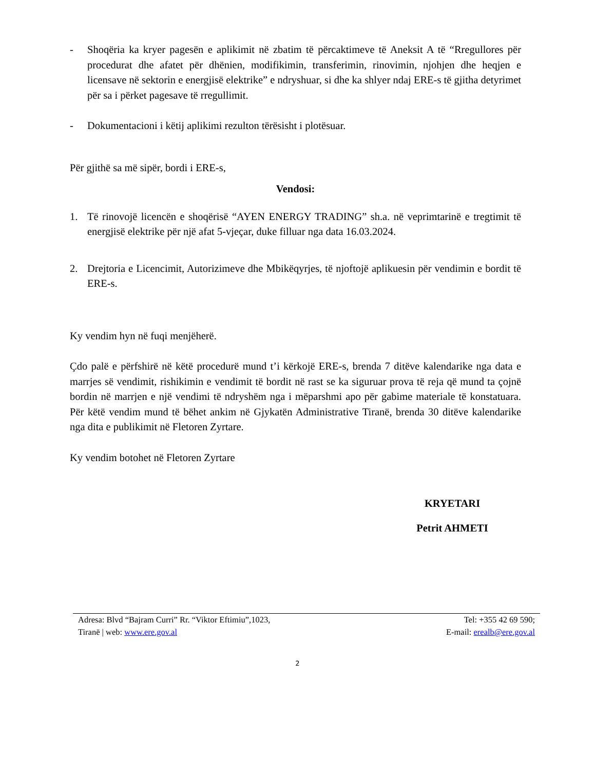- Shoqëria ka kryer pagesën e aplikimit në zbatim të përcaktimeve të Aneksit A të “Rregullores për procedurat dhe afatet për dhënien, modifikimin, transferimin, rinovimin, njohjen dhe heqjen e licensave në sektorin e energjisë elektrike” e ndryshuar, si dhe ka shlyer ndaj ERE-s të gjitha detyrimet për sa i përket pagesave të rregullimit.
- Dokumentacioni i këtij aplikimi rezulton tërësisht i plotësuar.
Për gjithë sa më sipër, bordi i ERE-s,
Vendosi:
1. Të rinovojë licencën e shoqërisë “AYEN ENERGY TRADING” sh.a. në veprimtarinë e tregtimit të energjisë elektrike për një afat 5-vjeçar, duke filluar nga data 16.03.2024.
2. Drejtoria e Licencimit, Autorizimeve dhe Mbikëqyrjes, të njoftojë aplikuesin për vendimin e bordit të ERE-s.
Ky vendim hyn në fuqi menjëherë.
Çdo palë e përfshirë në këtë procedurë mund t’i kërkojë ERE-s, brenda 7 ditëve kalendarike nga data e marrjes së vendimit, rishikimin e vendimit të bordit në rast se ka siguruar prova të reja që mund ta çojnë bordin në marrjen e një vendimi të ndryshëm nga i mëparshmi apo për gabime materiale të konstatuara. Për këtë vendim mund të bëhet ankim në Gjykatën Administrative Tiranë, brenda 30 ditëve kalendarike nga dita e publikimit në Fletoren Zyrtare.
Ky vendim botohet në Fletoren Zyrtare
KRYETARI
Petrit AHMETI
Adresa: Blvd “Bajram Curri” Rr. “Viktor Eftimiu”,1023, Tel: +355 42 69 590;
Tiranë | web: www.ere.gov.al E-mail: erealb@ere.gov.al
2